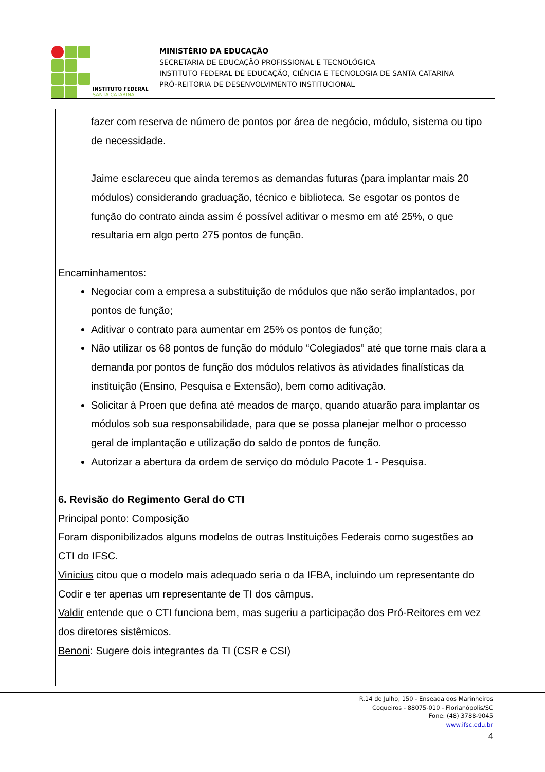INSTITUTO FEDERAL
SANTA CATARINA
MINISTÉRIO DA EDUCAÇÃO
SECRETARIA DE EDUCAÇÃO PROFISSIONAL E TECNOLÓGICA
INSTITUTO FEDERAL DE EDUCAÇÃO, CIÊNCIA E TECNOLOGIA DE SANTA CATARINA
PRÓ-REITORIA DE DESENVOLVIMENTO INSTITUCIONAL
fazer com reserva de número de pontos por área de negócio, módulo, sistema ou tipo de necessidade.
Jaime esclareceu que ainda teremos as demandas futuras (para implantar mais 20 módulos) considerando graduação, técnico e biblioteca. Se esgotar os pontos de função do contrato ainda assim é possível aditivar o mesmo em até 25%, o que resultaria em algo perto 275 pontos de função.
Encaminhamentos:
Negociar com a empresa a substituição de módulos que não serão implantados, por pontos de função;
Aditivar o contrato para aumentar em 25% os pontos de função;
Não utilizar os 68 pontos de função do módulo “Colegiados” até que torne mais clara a demanda por pontos de função dos módulos relativos às atividades finalísticas da instituição (Ensino, Pesquisa e Extensão), bem como aditivação.
Solicitar à Proen que defina até meados de março, quando atuarão para implantar os módulos sob sua responsabilidade, para que se possa planejar melhor o processo geral de implantação e utilização do saldo de pontos de função.
Autorizar a abertura da ordem de serviço do módulo Pacote 1 - Pesquisa.
6. Revisão do Regimento Geral do CTI
Principal ponto: Composição
Foram disponibilizados alguns modelos de outras Instituições Federais como sugestões ao CTI do IFSC.
Vinicius citou que o modelo mais adequado seria o da IFBA, incluindo um representante do Codir e ter apenas um representante de TI dos câmpus.
Valdir entende que o CTI funciona bem, mas sugeriu a participação dos Pró-Reitores em vez dos diretores sistêmicos.
Benoni: Sugere dois integrantes da TI (CSR e CSI)
R.14 de Julho, 150 - Enseada dos Marinheiros
Coqueiros - 88075-010 - Florianópolis/SC
Fone: (48) 3788-9045
www.ifsc.edu.br
4